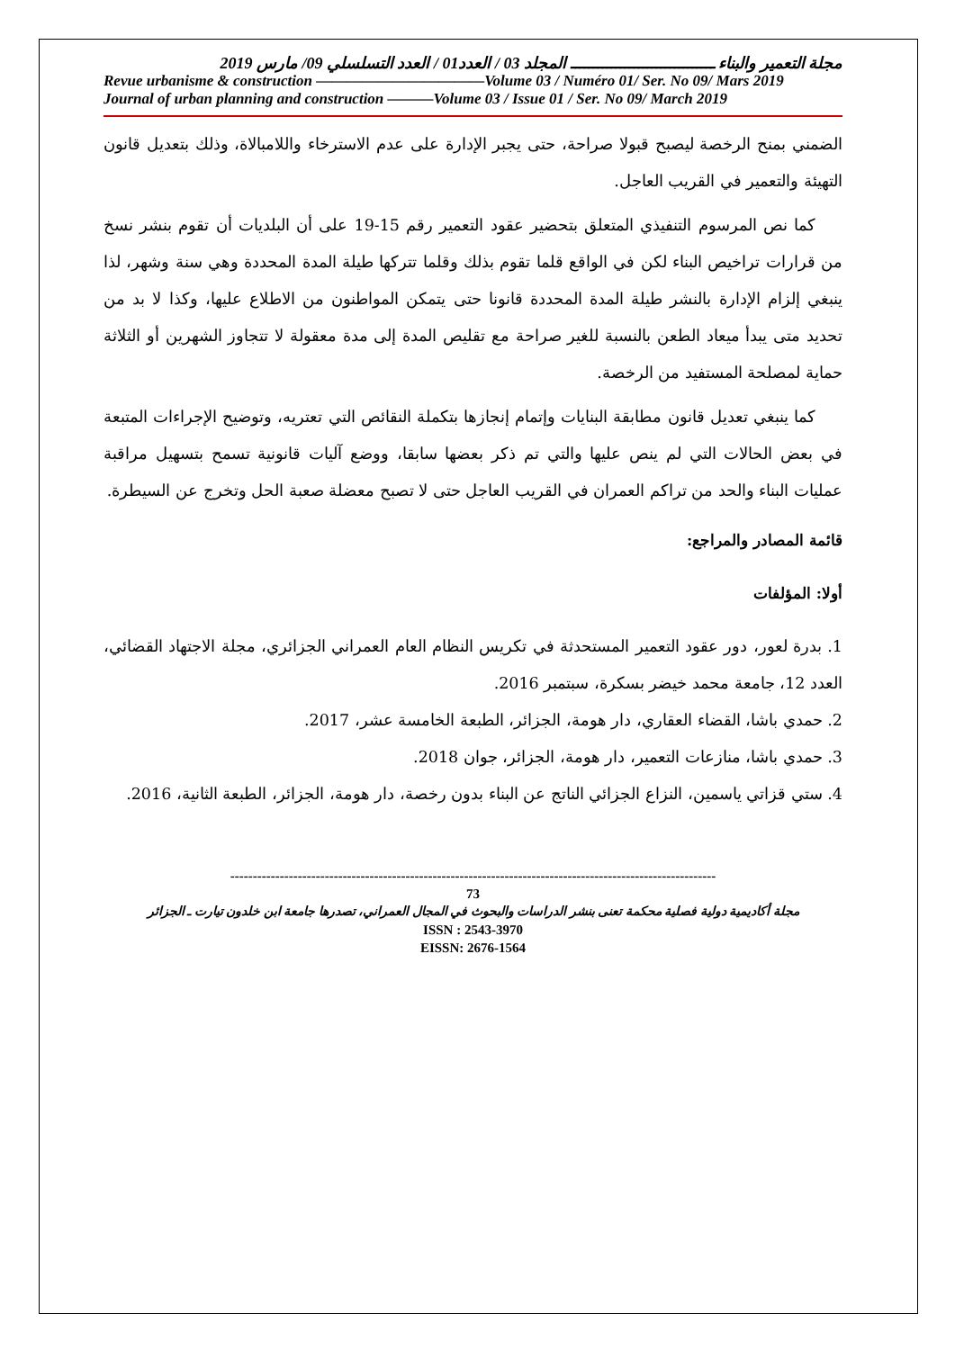مجلة التعمير والبناء ــــــــــــــــــــــــــــــــ المجلد 03 / العدد01 / العدد التسلسلي 09/ مارس 2019
Revue urbanisme & construction ———————————Volume 03 / Numéro 01/ Ser. No 09/ Mars 2019
Journal of urban planning and construction ———Volume 03 / Issue 01 / Ser. No 09/ March 2019
الضمني بمنح الرخصة ليصبح قبولا صراحة، حتى يجبر الإدارة على عدم الاسترخاء واللامبالاة، وذلك بتعديل قانون التهيئة والتعمير في القريب العاجل.
كما نص المرسوم التنفيذي المتعلق بتحضير عقود التعمير رقم 15-19 على أن البلديات أن تقوم بنشر نسخ من قرارات تراخيص البناء لكن في الواقع قلما تقوم بذلك وقلما تتركها طيلة المدة المحددة وهي سنة وشهر، لذا ينبغي إلزام الإدارة بالنشر طيلة المدة المحددة قانونا حتى يتمكن المواطنون من الاطلاع عليها، وكذا لا بد من تحديد متى يبدأ ميعاد الطعن بالنسبة للغير صراحة مع تقليص المدة إلى مدة معقولة لا تتجاوز الشهرين أو الثلاثة حماية لمصلحة المستفيد من الرخصة.
كما ينبغي تعديل قانون مطابقة البنايات وإتمام إنجازها بتكملة النقائص التي تعتريه، وتوضيح الإجراءات المتبعة في بعض الحالات التي لم ينص عليها والتي تم ذكر بعضها سابقا، ووضع آليات قانونية تسمح بتسهيل مراقبة عمليات البناء والحد من تراكم العمران في القريب العاجل حتى لا تصبح معضلة صعبة الحل وتخرج عن السيطرة.
قائمة المصادر والمراجع:
أولا: المؤلفات
1. بدرة لعور، دور عقود التعمير المستحدثة في تكريس النظام العام العمراني الجزائري، مجلة الاجتهاد القضائي، العدد 12، جامعة محمد خيضر بسكرة، سبتمبر 2016.
2. حمدي باشا، القضاء العقاري، دار هومة، الجزائر، الطبعة الخامسة عشر، 2017.
3. حمدي باشا، منازعات التعمير، دار هومة، الجزائر، جوان 2018.
4. ستي قزاتي ياسمين، النزاع الجزائي الناتج عن البناء بدون رخصة، دار هومة، الجزائر، الطبعة الثانية، 2016.
------------------------------------------------------------------------------------------------------------
73
مجلة أكاديمية دولية فصلية محكمة تعنى بنشر الدراسات والبحوث في المجال العمراني، تصدرها جامعة ابن خلدون تيارت ـ الجزائر
ISSN : 2543-3970
EISSN: 2676-1564